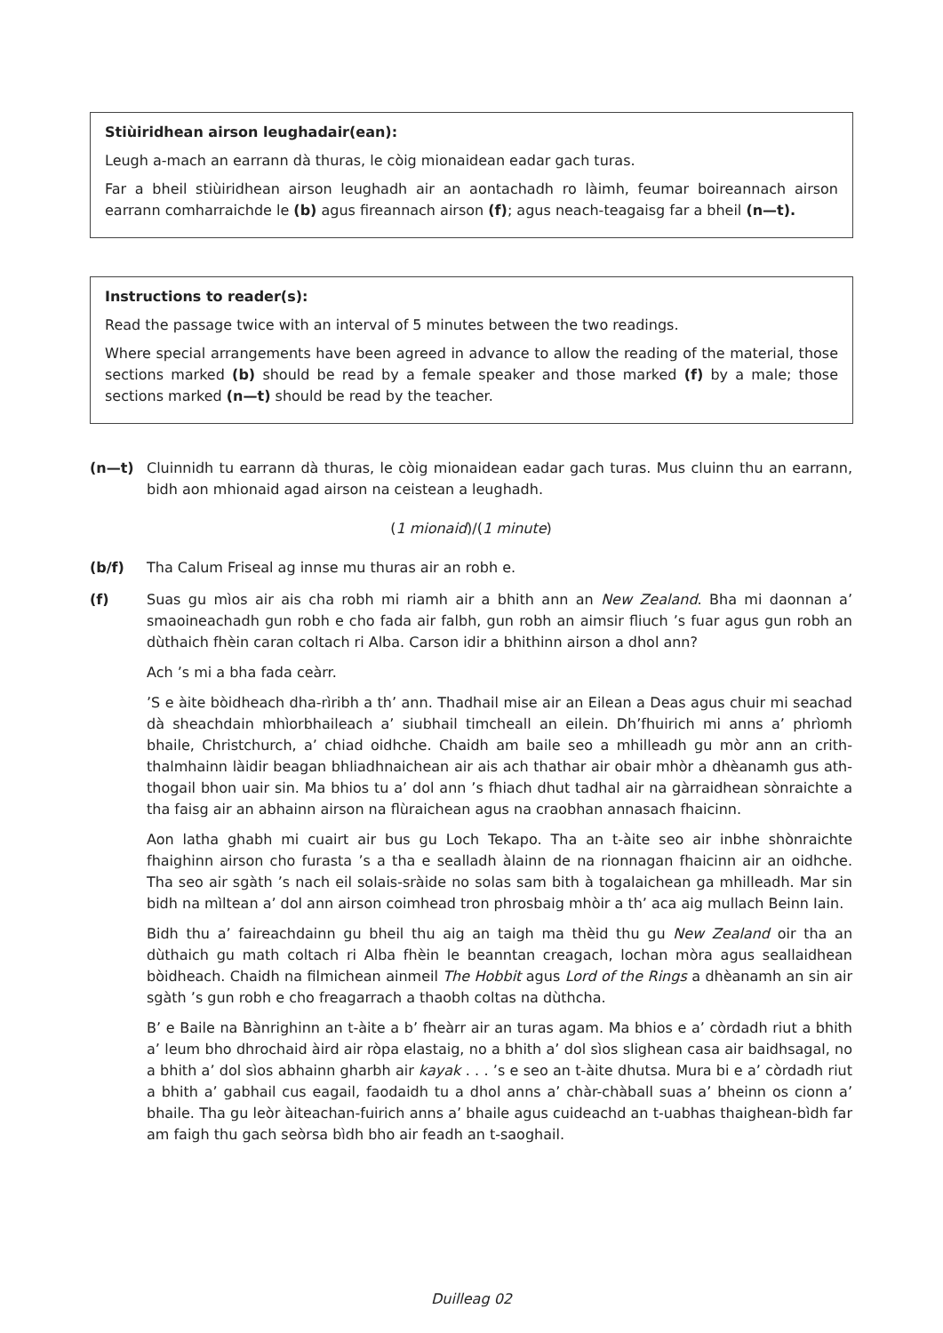Stiùiridhean airson leughadair(ean):
Leugh a-mach an earrann dà thuras, le còig mionaidean eadar gach turas.
Far a bheil stiùiridhean airson leughadh air an aontachadh ro làimh, feumar boireannach airson earrann comharraichde le (b) agus fireannach airson (f); agus neach-teagaisg far a bheil (n—t).
Instructions to reader(s):
Read the passage twice with an interval of 5 minutes between the two readings.
Where special arrangements have been agreed in advance to allow the reading of the material, those sections marked (b) should be read by a female speaker and those marked (f) by a male; those sections marked (n—t) should be read by the teacher.
(n—t) Cluinnidh tu earrann dà thuras, le còig mionaidean eadar gach turas. Mus cluinn thu an earrann, bidh aon mhionaid agad airson na ceistean a leughadh.
(1 mionaid)/(1 minute)
(b/f) Tha Calum Friseal ag innse mu thuras air an robh e.
(f) Suas gu mìos air ais cha robh mi riamh air a bhith ann an New Zealand. Bha mi daonnan a’ smaoineachadh gun robh e cho fada air falbh, gun robh an aimsir fliuch ’s fuar agus gun robh an dùthaich fhèin caran coltach ri Alba. Carson idir a bhithinn airson a dhol ann?
Ach ’s mi a bha fada ceàrr.
’S e àite bòidheach dha-rìribh a th’ ann. Thadhail mise air an Eilean a Deas agus chuir mi seachad dà sheachdain mhìorbhaileach a’ siubhail timcheall an eilein. Dh’fhuirich mi anns a’ phrìomh bhaile, Christchurch, a’ chiad oidhche. Chaidh am baile seo a mhilleadh gu mòr ann an crith-thalmhainn làidir beagan bhliadhnaichean air ais ach thathar air obair mhòr a dhèanamh gus ath-thogail bhon uair sin. Ma bhios tu a’ dol ann ’s fhiach dhut tadhal air na gàrraidhean sònraichte a tha faisg air an abhainn airson na flùraichean agus na craobhan annasach fhaicinn.
Aon latha ghabh mi cuairt air bus gu Loch Tekapo. Tha an t-àite seo air inbhe shònraichte fhaighinn airson cho furasta ’s a tha e sealladh àlainn de na rionnagan fhaicinn air an oidhche. Tha seo air sgàth ’s nach eil solais-sràide no solas sam bith à togalaichean ga mhilleadh. Mar sin bidh na mìltean a’ dol ann airson coimhead tron phrosbaig mhòir a th’ aca aig mullach Beinn Iain.
Bidh thu a’ faireachdainn gu bheil thu aig an taigh ma thèid thu gu New Zealand oir tha an dùthaich gu math coltach ri Alba fhèin le beanntan creagach, lochan mòra agus seallaidhean bòidheach. Chaidh na filmichean ainmeil The Hobbit agus Lord of the Rings a dhèanamh an sin air sgàth ’s gun robh e cho freagarrach a thaobh coltas na dùthcha.
B’ e Baile na Bànrighinn an t-àite a b’ fheàrr air an turas agam. Ma bhios e a’ còrdadh riut a bhith a’ leum bho dhrochaid àird air ròpa elastaig, no a bhith a’ dol sìos slighean casa air baidhsagal, no a bhith a’ dol sìos abhainn gharbh air kayak . . . ’s e seo an t-àite dhutsa. Mura bi e a’ còrdadh riut a bhith a’ gabhail cus eagail, faodaidh tu a dhol anns a’ chàr-chàball suas a’ bheinn os cionn a’ bhaile. Tha gu leòr àiteachan-fuirich anns a’ bhaile agus cuideachd an t-uabhas thaighean-bìdh far am faigh thu gach seòrsa bìdh bho air feadh an t-saoghail.
Duilleag 02